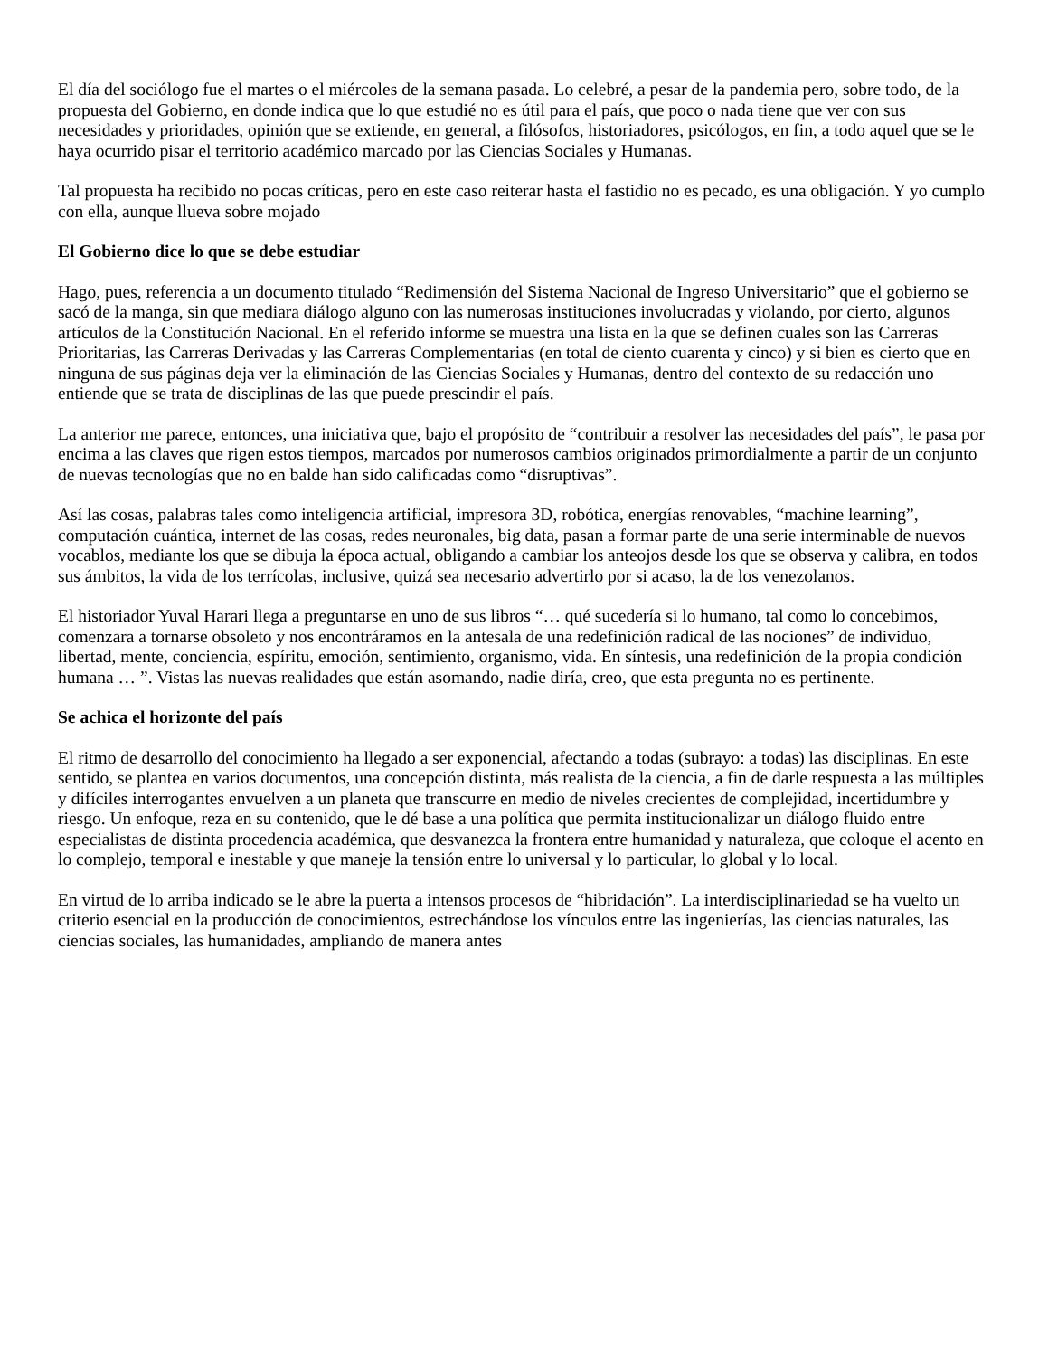El día del sociólogo fue el martes o el miércoles de la semana pasada. Lo celebré, a pesar de la pandemia pero, sobre todo, de la propuesta del Gobierno, en donde indica que lo que estudié no es útil para el país, que poco o nada tiene que ver con sus necesidades y prioridades, opinión que se extiende, en general, a filósofos, historiadores, psicólogos, en fin, a todo aquel que se le haya ocurrido pisar el territorio académico marcado por las Ciencias Sociales y Humanas.
Tal propuesta ha recibido no pocas críticas, pero en este caso reiterar hasta el fastidio no es pecado, es una obligación. Y yo cumplo con ella, aunque llueva sobre mojado
El Gobierno dice lo que se debe estudiar
Hago, pues, referencia a un documento titulado “Redimensión del Sistema Nacional de Ingreso Universitario” que el gobierno se sacó de la manga, sin que mediara diálogo alguno con las numerosas instituciones involucradas y violando, por cierto, algunos artículos de la Constitución Nacional. En el referido informe se muestra una lista en la que se definen cuales son las Carreras Prioritarias, las Carreras Derivadas y las Carreras Complementarias (en total de ciento cuarenta y cinco) y si bien es cierto que en ninguna de sus páginas deja ver la eliminación de las Ciencias Sociales y Humanas, dentro del contexto de su redacción uno entiende que se trata de disciplinas de las que puede prescindir el país.
La anterior me parece, entonces, una iniciativa que, bajo el propósito de “contribuir a resolver las necesidades del país”, le pasa por encima a las claves que rigen estos tiempos, marcados por numerosos cambios originados primordialmente a partir de un conjunto de nuevas tecnologías que no en balde han sido calificadas como “disruptivas”.
Así las cosas, palabras tales como inteligencia artificial, impresora 3D, robótica, energías renovables, “machine learning”, computación cuántica, internet de las cosas, redes neuronales, big data, pasan a formar parte de una serie interminable de nuevos vocablos, mediante los que se dibuja la época actual, obligando a cambiar los anteojos desde los que se observa y calibra, en todos sus ámbitos, la vida de los terrícolas, inclusive, quizá sea necesario advertirlo por si acaso, la de los venezolanos.
El historiador Yuval Harari llega a preguntarse en uno de sus libros “… qué sucedería si lo humano, tal como lo concebimos, comenzara a tornarse obsoleto y nos encontráramos en la antesala de una redefinición radical de las nociones” de individuo, libertad, mente, conciencia, espíritu, emoción, sentimiento, organismo, vida. En síntesis, una redefinición de la propia condición humana … ”. Vistas las nuevas realidades que están asomando, nadie diría, creo, que esta pregunta no es pertinente.
Se achica el horizonte del país
El ritmo de desarrollo del conocimiento ha llegado a ser exponencial, afectando a todas (subrayo: a todas) las disciplinas. En este sentido, se plantea en varios documentos, una concepción distinta, más realista de la ciencia, a fin de darle respuesta a las múltiples y difíciles interrogantes envuelven a un planeta que transcurre en medio de niveles crecientes de complejidad, incertidumbre y riesgo. Un enfoque, reza en su contenido, que le dé base a una política que permita institucionalizar un diálogo fluido entre especialistas de distinta procedencia académica, que desvanezca la frontera entre humanidad y naturaleza, que coloque el acento en lo complejo, temporal e inestable y que maneje la tensión entre lo universal y lo particular, lo global y lo local.
En virtud de lo arriba indicado se le abre la puerta a intensos procesos de “hibridación”. La interdisciplinariedad se ha vuelto un criterio esencial en la producción de conocimientos, estrechándose los vínculos entre las ingenierías, las ciencias naturales, las ciencias sociales, las humanidades, ampliando de manera antes